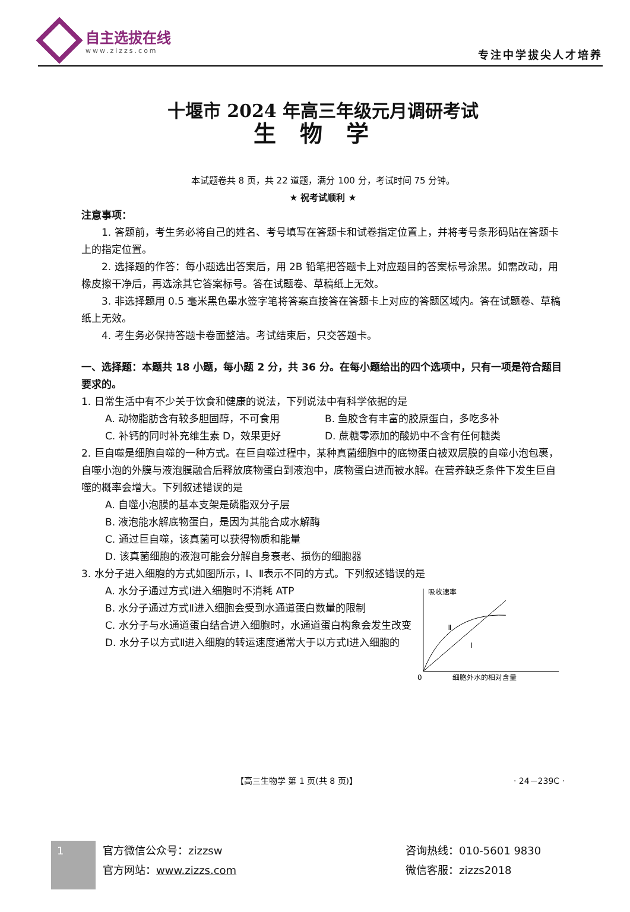自主选拔在线
www.zizzs.com
专注中学拔尖人才培养
十堰市 2024 年高三年级元月调研考试
生物学
本试题卷共 8 页，共 22 道题，满分 100 分，考试时间 75 分钟。
★ 祝考试顺利 ★
注意事项：
1. 答题前，考生务必将自己的姓名、考号填写在答题卡和试卷指定位置上，并将考号条形码贴在答题卡上的指定位置。
2. 选择题的作答：每小题选出答案后，用 2B 铅笔把答题卡上对应题目的答案标号涂黑。如需改动，用橡皮擦干净后，再选涂其它答案标号。答在试题卷、草稿纸上无效。
3. 非选择题用 0.5 毫米黑色墨水签字笔将答案直接答在答题卡上对应的答题区域内。答在试题卷、草稿纸上无效。
4. 考生务必保持答题卡卷面整洁。考试结束后，只交答题卡。
一、选择题：本题共 18 小题，每小题 2 分，共 36 分。在每小题给出的四个选项中，只有一项是符合题目要求的。
1. 日常生活中有不少关于饮食和健康的说法，下列说法中有科学依据的是
A. 动物脂肪含有较多胆固醇，不可食用 B. 鱼胶含有丰富的胶原蛋白，多吃多补
C. 补钙的同时补充维生素 D，效果更好 D. 蔗糖零添加的酸奶中不含有任何糖类
2. 巨自噬是细胞自噬的一种方式。在巨自噬过程中，某种真菌细胞中的底物蛋白被双层膜的自噬小泡包裹，自噬小泡的外膜与液泡膜融合后释放底物蛋白到液泡中，底物蛋白进而被水解。在营养缺乏条件下发生巨自噬的概率会增大。下列叙述错误的是
A. 自噬小泡膜的基本支架是磷脂双分子层
B. 液泡能水解底物蛋白，是因为其能合成水解酶
C. 通过巨自噬，该真菌可以获得物质和能量
D. 该真菌细胞的液泡可能会分解自身衰老、损伤的细胞器
3. 水分子进入细胞的方式如图所示，Ⅰ、Ⅱ表示不同的方式。下列叙述错误的是
A. 水分子通过方式Ⅰ进入细胞时不消耗 ATP
B. 水分子通过方式Ⅱ进入细胞会受到水通道蛋白数量的限制
C. 水分子与水通道蛋白结合进入细胞时，水通道蛋白构象会发生改变
D. 水分子以方式Ⅱ进入细胞的转运速度通常大于以方式Ⅰ进入细胞的
吸收速率
0
细胞外水的相对含量
Ⅱ
Ⅰ
【高三生物学 第 1 页(共 8 页)】 · 24－239C ·
1
官方微信公众号：zizzsw
官方网站：www.zizzs.com
咨询热线：010-5601 9830
微信客服：zizzs2018